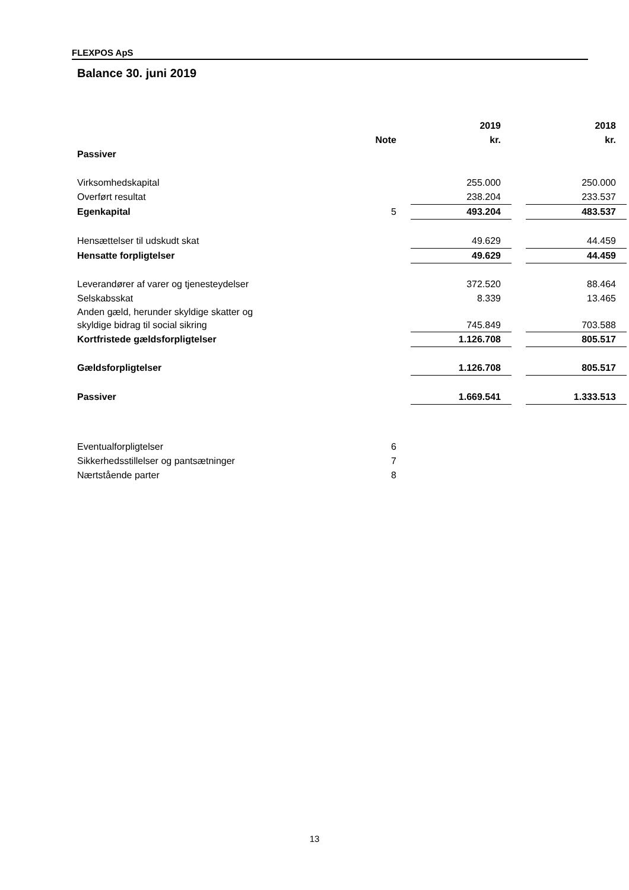FLEXPOS ApS
Balance 30. juni 2019
| | | | 2019 | | 2018 |
| --- | --- | --- | --- | --- | --- |
| | Note | | kr. | | kr. |
| Passiver | | | | | |
| Virksomhedskapital | | | 255.000 | | 250.000 |
| Overført resultat | | | 238.204 | | 233.537 |
| Egenkapital | 5 | | 493.204 | | 483.537 |
| Hensættelser til udskudt skat | | | 49.629 | | 44.459 |
| Hensatte forpligtelser | | | 49.629 | | 44.459 |
| Leverandører af varer og tjenesteydelser | | | 372.520 | | 88.464 |
| Selskabsskat | | | 8.339 | | 13.465 |
| Anden gæld, herunder skyldige skatter og skyldige bidrag til social sikring | | | 745.849 | | 703.588 |
| Kortfristede gældsforpligtelser | | | 1.126.708 | | 805.517 |
| Gældsforpligtelser | | | 1.126.708 | | 805.517 |
| Passiver | | | 1.669.541 | | 1.333.513 |
| Eventualforpligtelser | 6 | | | | |
| Sikkerhedsstillelser og pantsætninger | 7 | | | | |
| Nærtstående parter | 8 | | | | |
13